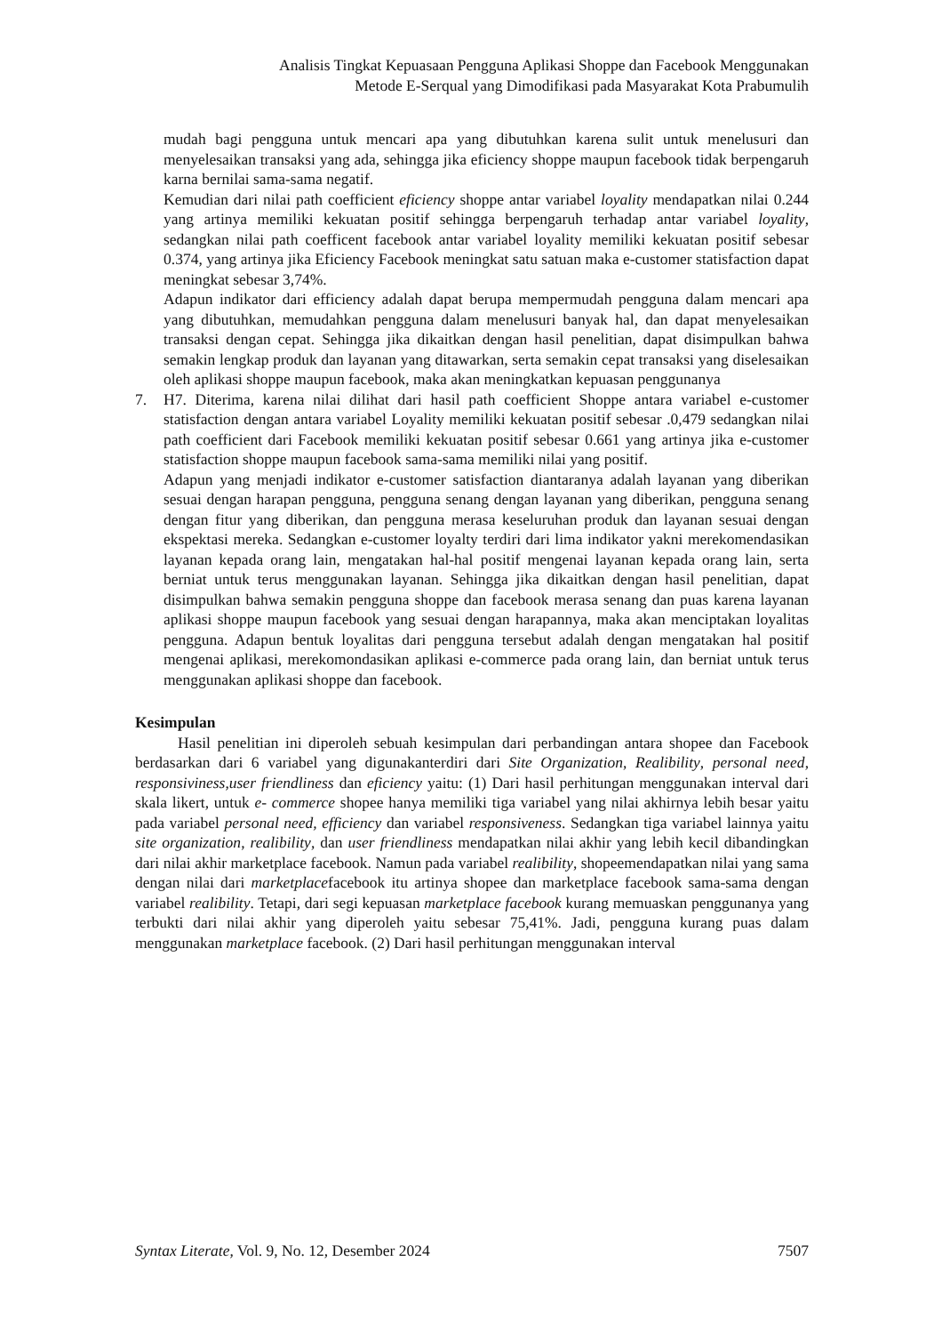Analisis Tingkat Kepuasaan Pengguna Aplikasi Shoppe dan Facebook Menggunakan
Metode E-Serqual yang Dimodifikasi pada Masyarakat Kota Prabumulih
mudah bagi pengguna untuk mencari apa yang dibutuhkan karena sulit untuk menelusuri dan menyelesaikan transaksi yang ada, sehingga jika eficiency shoppe maupun facebook tidak berpengaruh karna bernilai sama-sama negatif.
Kemudian dari nilai path coefficient eficiency shoppe antar variabel loyality mendapatkan nilai 0.244 yang artinya memiliki kekuatan positif sehingga berpengaruh terhadap antar variabel loyality, sedangkan nilai path coefficent facebook antar variabel loyality memiliki kekuatan positif sebesar 0.374, yang artinya jika Eficiency Facebook meningkat satu satuan maka e-customer statisfaction dapat meningkat sebesar 3,74%.
Adapun indikator dari efficiency adalah dapat berupa mempermudah pengguna dalam mencari apa yang dibutuhkan, memudahkan pengguna dalam menelusuri banyak hal, dan dapat menyelesaikan transaksi dengan cepat. Sehingga jika dikaitkan dengan hasil penelitian, dapat disimpulkan bahwa semakin lengkap produk dan layanan yang ditawarkan, serta semakin cepat transaksi yang diselesaikan oleh aplikasi shoppe maupun facebook, maka akan meningkatkan kepuasan penggunanya
7. H7. Diterima, karena nilai dilihat dari hasil path coefficient Shoppe antara variabel e-customer statisfaction dengan antara variabel Loyality memiliki kekuatan positif sebesar .0,479 sedangkan nilai path coefficient dari Facebook memiliki kekuatan positif sebesar 0.661 yang artinya jika e-customer statisfaction shoppe maupun facebook sama-sama memiliki nilai yang positif.
Adapun yang menjadi indikator e-customer satisfaction diantaranya adalah layanan yang diberikan sesuai dengan harapan pengguna, pengguna senang dengan layanan yang diberikan, pengguna senang dengan fitur yang diberikan, dan pengguna merasa keseluruhan produk dan layanan sesuai dengan ekspektasi mereka. Sedangkan e-customer loyalty terdiri dari lima indikator yakni merekomendasikan layanan kepada orang lain, mengatakan hal-hal positif mengenai layanan kepada orang lain, serta berniat untuk terus menggunakan layanan. Sehingga jika dikaitkan dengan hasil penelitian, dapat disimpulkan bahwa semakin pengguna shoppe dan facebook merasa senang dan puas karena layanan aplikasi shoppe maupun facebook yang sesuai dengan harapannya, maka akan menciptakan loyalitas pengguna. Adapun bentuk loyalitas dari pengguna tersebut adalah dengan mengatakan hal positif mengenai aplikasi, merekomondasikan aplikasi e-commerce pada orang lain, dan berniat untuk terus menggunakan aplikasi shoppe dan facebook.
Kesimpulan
Hasil penelitian ini diperoleh sebuah kesimpulan dari perbandingan antara shopee dan Facebook berdasarkan dari 6 variabel yang digunakanterdiri dari Site Organization, Realibility, personal need, responsiviness,user friendliness dan eficiency yaitu: (1) Dari hasil perhitungan menggunakan interval dari skala likert, untuk e- commerce shopee hanya memiliki tiga variabel yang nilai akhirnya lebih besar yaitu pada variabel personal need, efficiency dan variabel responsiveness. Sedangkan tiga variabel lainnya yaitu site organization, realibility, dan user friendliness mendapatkan nilai akhir yang lebih kecil dibandingkan dari nilai akhir marketplace facebook. Namun pada variabel realibility, shopeemendapatkan nilai yang sama dengan nilai dari marketplacefacebook itu artinya shopee dan marketplace facebook sama-sama dengan variabel realibility. Tetapi, dari segi kepuasan marketplace facebook kurang memuaskan penggunanya yang terbukti dari nilai akhir yang diperoleh yaitu sebesar 75,41%. Jadi, pengguna kurang puas dalam menggunakan marketplace facebook. (2) Dari hasil perhitungan menggunakan interval
Syntax Literate, Vol. 9, No. 12, Desember 2024 7507